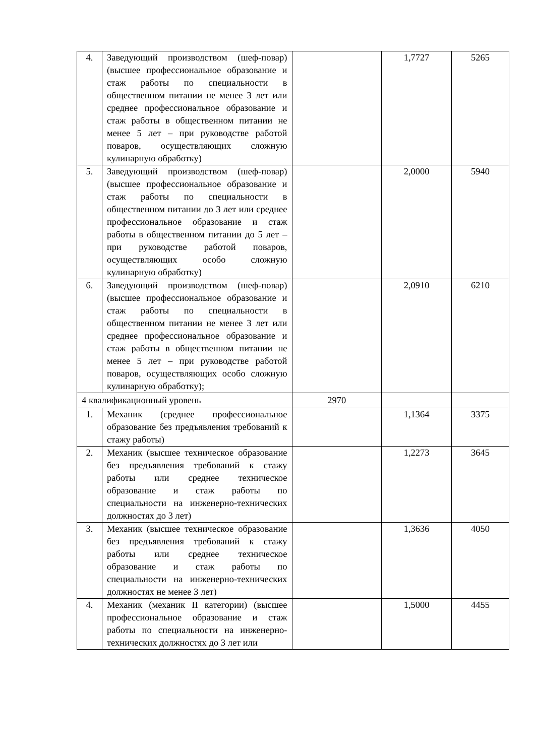| 4. | Заведующий производством (шеф-повар) (высшее профессиональное образование и стаж работы по специальности в общественном питании не менее 3 лет или среднее профессиональное образование и стаж работы в общественном питании не менее 5 лет – при руководстве работой поваров, осуществляющих сложную кулинарную обработку) | | 1,7727 | 5265 |
| 5. | Заведующий производством (шеф-повар) (высшее профессиональное образование и стаж работы по специальности в общественном питании до 3 лет или среднее профессиональное образование и стаж работы в общественном питании до 5 лет – при руководстве работой поваров, осуществляющих особо сложную кулинарную обработку) | | 2,0000 | 5940 |
| 6. | Заведующий производством (шеф-повар) (высшее профессиональное образование и стаж работы по специальности в общественном питании не менее 3 лет или среднее профессиональное образование и стаж работы в общественном питании не менее 5 лет – при руководстве работой поваров, осуществляющих особо сложную кулинарную обработку); | | 2,0910 | 6210 |
| 4 квалификационный уровень | | 2970 | | |
| 1. | Механик (среднее профессиональное образование без предъявления требований к стажу работы) | | 1,1364 | 3375 |
| 2. | Механик (высшее техническое образование без предъявления требований к стажу работы или среднее техническое образование и стаж работы по специальности на инженерно-технических должностях до 3 лет) | | 1,2273 | 3645 |
| 3. | Механик (высшее техническое образование без предъявления требований к стажу работы или среднее техническое образование и стаж работы по специальности на инженерно-технических должностях не менее 3 лет) | | 1,3636 | 4050 |
| 4. | Механик (механик II категории) (высшее профессиональное образование и стаж работы по специальности на инженерно-технических должностях до 3 лет или | | 1,5000 | 4455 |